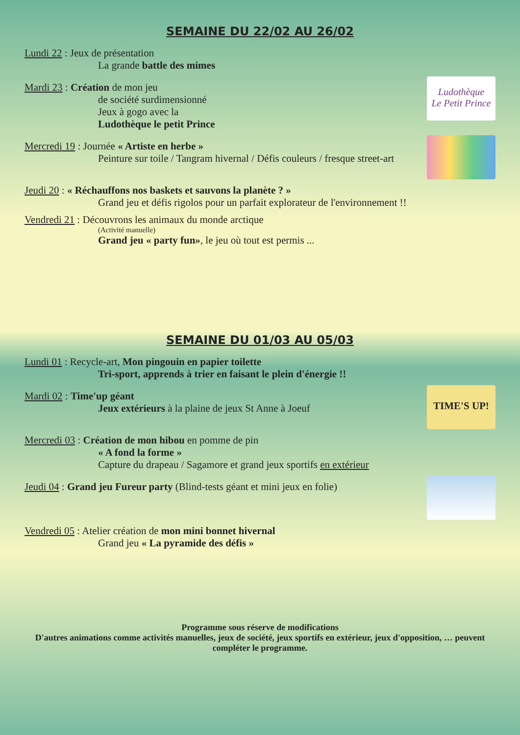SEMAINE DU 22/02 AU 26/02
Lundi 22 : Jeux de présentation
La grande battle des mimes
Mardi 23 : Création de mon jeu
de société surdimensionné
Jeux à gogo avec la
Ludothèque le petit Prince
Ludothèque
Le Petit Prince
Mercredi 19 : Journée « Artiste en herbe »
Peinture sur toile / Tangram hivernal / Défis couleurs / fresque street-art
Jeudi 20 : « Réchauffons nos baskets et sauvons la planète ? »
Grand jeu et défis rigolos pour un parfait explorateur de l'environnement !!
Vendredi 21 : Découvrons les animaux du monde arctique
(Activité manuelle)
Grand jeu « party fun», le jeu où tout est permis ...
SEMAINE DU 01/03 AU 05/03
Lundi 01 : Recycle-art, Mon pingouin en papier toilette
Tri-sport, apprends à trier en faisant le plein d'énergie !!
Mardi 02 : Time'up géant
Jeux extérieurs à la plaine de jeux St Anne à Joeuf
TIME'S UP!
Mercredi 03 : Création de mon hibou en pomme de pin
« A fond la forme »
Capture du drapeau / Sagamore et grand jeux sportifs en extérieur
Jeudi 04 : Grand jeu Fureur party (Blind-tests géant et mini jeux en folie)
Vendredi 05 : Atelier création de mon mini bonnet hivernal
Grand jeu « La pyramide des défis »
Programme sous réserve de modifications
D'autres animations comme activités manuelles, jeux de société, jeux sportifs en extérieur, jeux d'opposition, … peuvent compléter le programme.